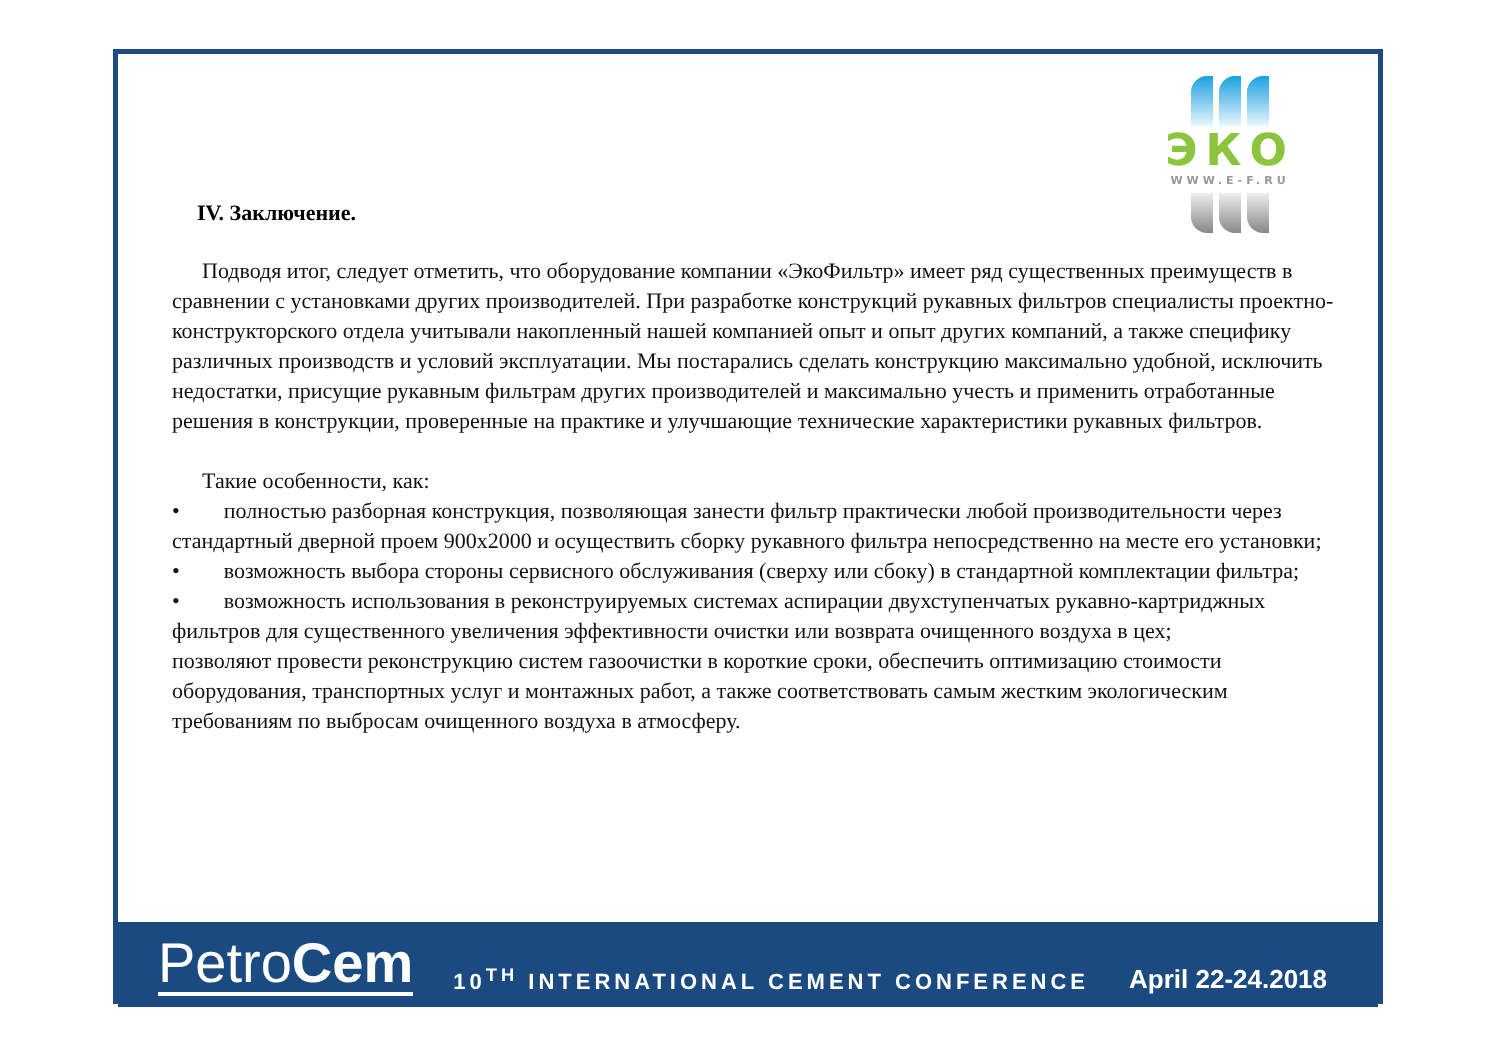ЭКО
WWW.E-F.RU
IV. Заключение.
Подводя итог, следует отметить, что оборудование компании «ЭкоФильтр» имеет ряд существенных преимуществ в сравнении с установками других производителей. При разработке конструкций рукавных фильтров специалисты проектно-конструкторского отдела учитывали накопленный нашей компанией опыт и опыт других компаний, а также специфику различных производств и условий эксплуатации. Мы постарались сделать конструкцию максимально удобной, исключить недостатки, присущие рукавным фильтрам других производителей и максимально учесть и применить отработанные решения в конструкции, проверенные на практике и улучшающие технические характеристики рукавных фильтров.
Такие особенности, как:
• полностью разборная конструкция, позволяющая занести фильтр практически любой производительности через стандартный дверной проем 900х2000 и осуществить сборку рукавного фильтра непосредственно на месте его установки;
• возможность выбора стороны сервисного обслуживания (сверху или сбоку) в стандартной комплектации фильтра;
• возможность использования в реконструируемых системах аспирации двухступенчатых рукавно-картриджных фильтров для существенного увеличения эффективности очистки или возврата очищенного воздуха в цех;
позволяют провести реконструкцию систем газоочистки в короткие сроки, обеспечить оптимизацию стоимости оборудования, транспортных услуг и монтажных работ, а также соответствовать самым жестким экологическим требованиям по выбросам очищенного воздуха в атмосферу.
PetroCem
10<sup>TH</sup> INTERNATIONAL CEMENT CONFERENCE
April 22-24.2018